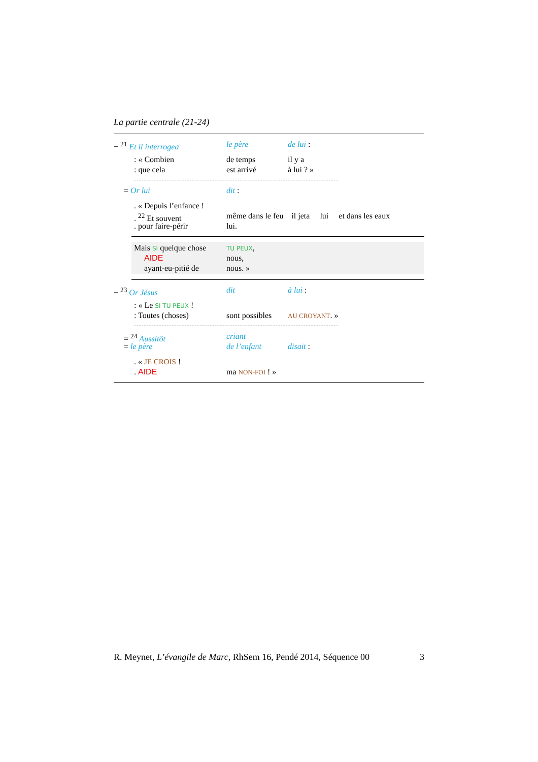La partie centrale (21-24)
+ <sup>21</sup> Et il interrogea le père de lui :
: « Combien de temps il y a
: que cela est arrivé à lui ? »
= Or lui dit :
. « Depuis l’enfance !
. <sup>22</sup> Et souvent même dans le feu il jeta lui et dans les eaux
. pour faire-périr lui.
Mais SI quelque chose TU PEUX,
AIDE nous,
ayant-eu-pitié de nous. »
+ <sup>23</sup> Or Jésus dit à lui :
: « Le SI TU PEUX !
: Toutes (choses) sont possibles AU CROYANT. »
= <sup>24</sup> Aussitôt criant
= le père de l’enfant disait :
. « JE CROIS !
. AIDE ma NON-FOI ! »
R. Meynet, L’évangile de Marc, RhSem 16, Pendé 2014, Séquence 00 3